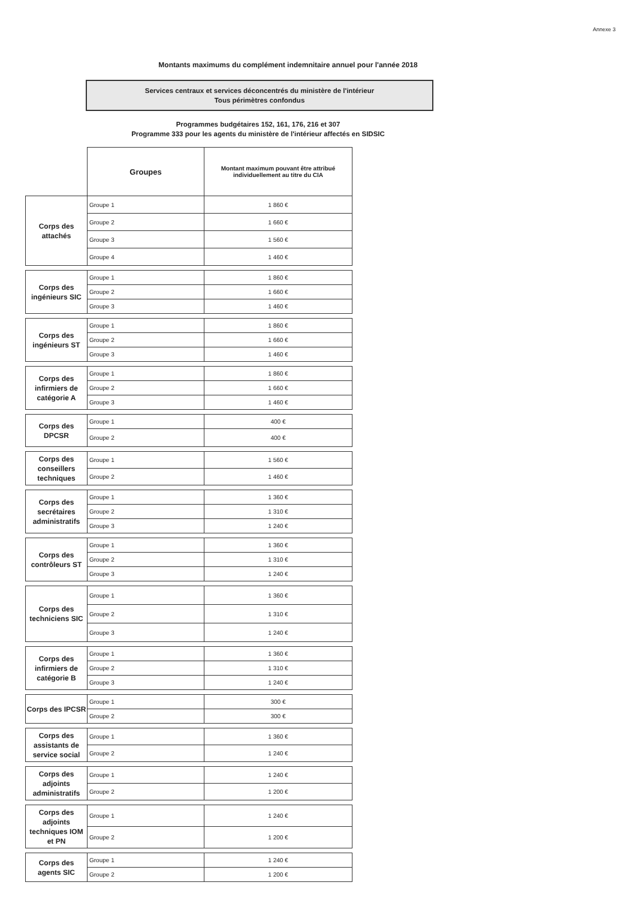Annexe 3
Montants maximums du complément indemnitaire annuel pour l'année 2018
Services centraux et services déconcentrés du ministère de l'intérieur
Tous périmètres confondus
Programmes budgétaires 152, 161, 176, 216 et 307
Programme 333 pour les agents du ministère de l'intérieur affectés en SIDSIC
| | Groupes | Montant maximum pouvant être attribué individuellement au titre du CIA |
| Corps des attachés | Groupe 1 | 1 860 € |
| | Groupe 2 | 1 660 € |
| | Groupe 3 | 1 560 € |
| | Groupe 4 | 1 460 € |
| Corps des ingénieurs SIC | Groupe 1 | 1 860 € |
| | Groupe 2 | 1 660 € |
| | Groupe 3 | 1 460 € |
| Corps des ingénieurs ST | Groupe 1 | 1 860 € |
| | Groupe 2 | 1 660 € |
| | Groupe 3 | 1 460 € |
| Corps des infirmiers de catégorie A | Groupe 1 | 1 860 € |
| | Groupe 2 | 1 660 € |
| | Groupe 3 | 1 460 € |
| Corps des DPCSR | Groupe 1 | 400 € |
| | Groupe 2 | 400 € |
| Corps des conseillers techniques | Groupe 1 | 1 560 € |
| | Groupe 2 | 1 460 € |
| Corps des secrétaires administratifs | Groupe 1 | 1 360 € |
| | Groupe 2 | 1 310 € |
| | Groupe 3 | 1 240 € |
| Corps des contrôleurs ST | Groupe 1 | 1 360 € |
| | Groupe 2 | 1 310 € |
| | Groupe 3 | 1 240 € |
| Corps des techniciens SIC | Groupe 1 | 1 360 € |
| | Groupe 2 | 1 310 € |
| | Groupe 3 | 1 240 € |
| Corps des infirmiers de catégorie B | Groupe 1 | 1 360 € |
| | Groupe 2 | 1 310 € |
| | Groupe 3 | 1 240 € |
| Corps des IPCSR | Groupe 1 | 300 € |
| | Groupe 2 | 300 € |
| Corps des assistants de service social | Groupe 1 | 1 360 € |
| | Groupe 2 | 1 240 € |
| Corps des adjoints administratifs | Groupe 1 | 1 240 € |
| | Groupe 2 | 1 200 € |
| Corps des adjoints techniques IOM et PN | Groupe 1 | 1 240 € |
| | Groupe 2 | 1 200 € |
| Corps des agents SIC | Groupe 1 | 1 240 € |
| | Groupe 2 | 1 200 € |